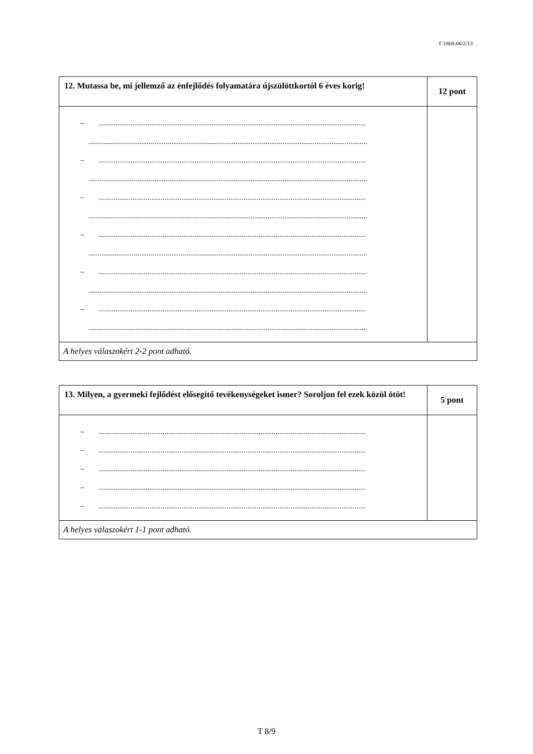T 1868-06/2/13
| 12. Mutassa be, mi jellemző az énfejlődés folyamatára újszülöttkortól 6 éves korig! | 12 pont |
| – .............................................................................................................................................. .................................................................................................................................................... – .............................................................................................................................................. .................................................................................................................................................... – .............................................................................................................................................. .................................................................................................................................................... – .............................................................................................................................................. .................................................................................................................................................... – .............................................................................................................................................. .................................................................................................................................................... – .............................................................................................................................................. .................................................................................................................................................... | |
| A helyes válaszokért 2-2 pont adható. | |
| 13. Milyen, a gyermeki fejlődést elősegítő tevékenységeket ismer? Soroljon fel ezek közül ötöt! | 5 pont |
| – .............................................................................................................................................. – .............................................................................................................................................. – .............................................................................................................................................. – .............................................................................................................................................. – .............................................................................................................................................. | |
| A helyes válaszokért 1-1 pont adható. | |
T 8/9